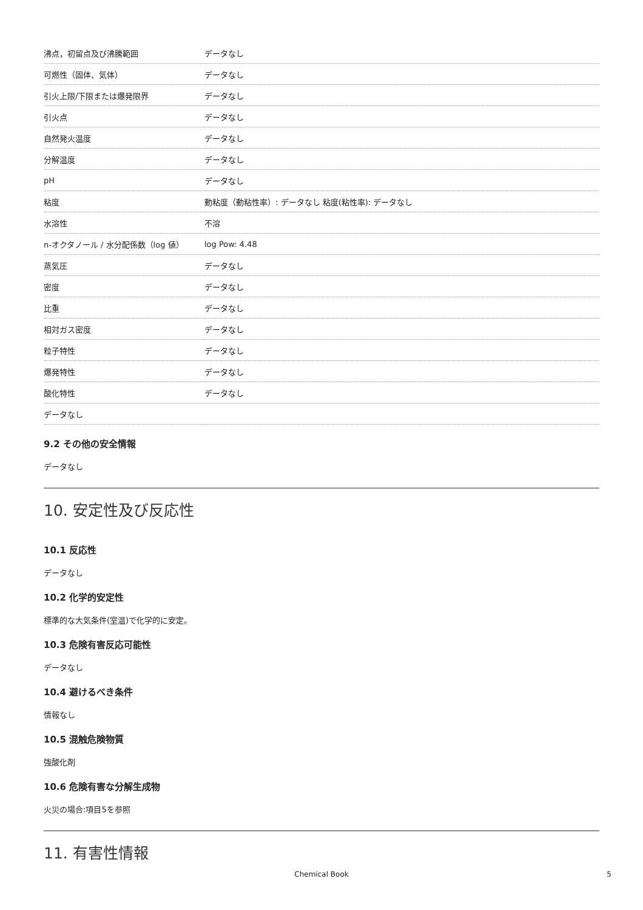| 沸点，初留点及び沸騰範囲 | データなし |
| 可燃性（固体、気体） | データなし |
| 引火上限/下限または爆発限界 | データなし |
| 引火点 | データなし |
| 自然発火温度 | データなし |
| 分解温度 | データなし |
| pH | データなし |
| 粘度 | 動粘度（動粘性率）: データなし 粘度(粘性率): データなし |
| 水溶性 | 不溶 |
| n-オクタノール / 水分配係数（log 値） | log Pow: 4.48 |
| 蒸気圧 | データなし |
| 密度 | データなし |
| 比重 | データなし |
| 相対ガス密度 | データなし |
| 粒子特性 | データなし |
| 爆発特性 | データなし |
| 酸化特性 | データなし |
| データなし | |
9.2 その他の安全情報
データなし
10. 安定性及び反応性
10.1 反応性
データなし
10.2 化学的安定性
標準的な大気条件(室温)で化学的に安定。
10.3 危険有害反応可能性
データなし
10.4 避けるべき条件
情報なし
10.5 混触危険物質
強酸化剤
10.6 危険有害な分解生成物
火災の場合:項目5を参照
11. 有害性情報
Chemical Book 5